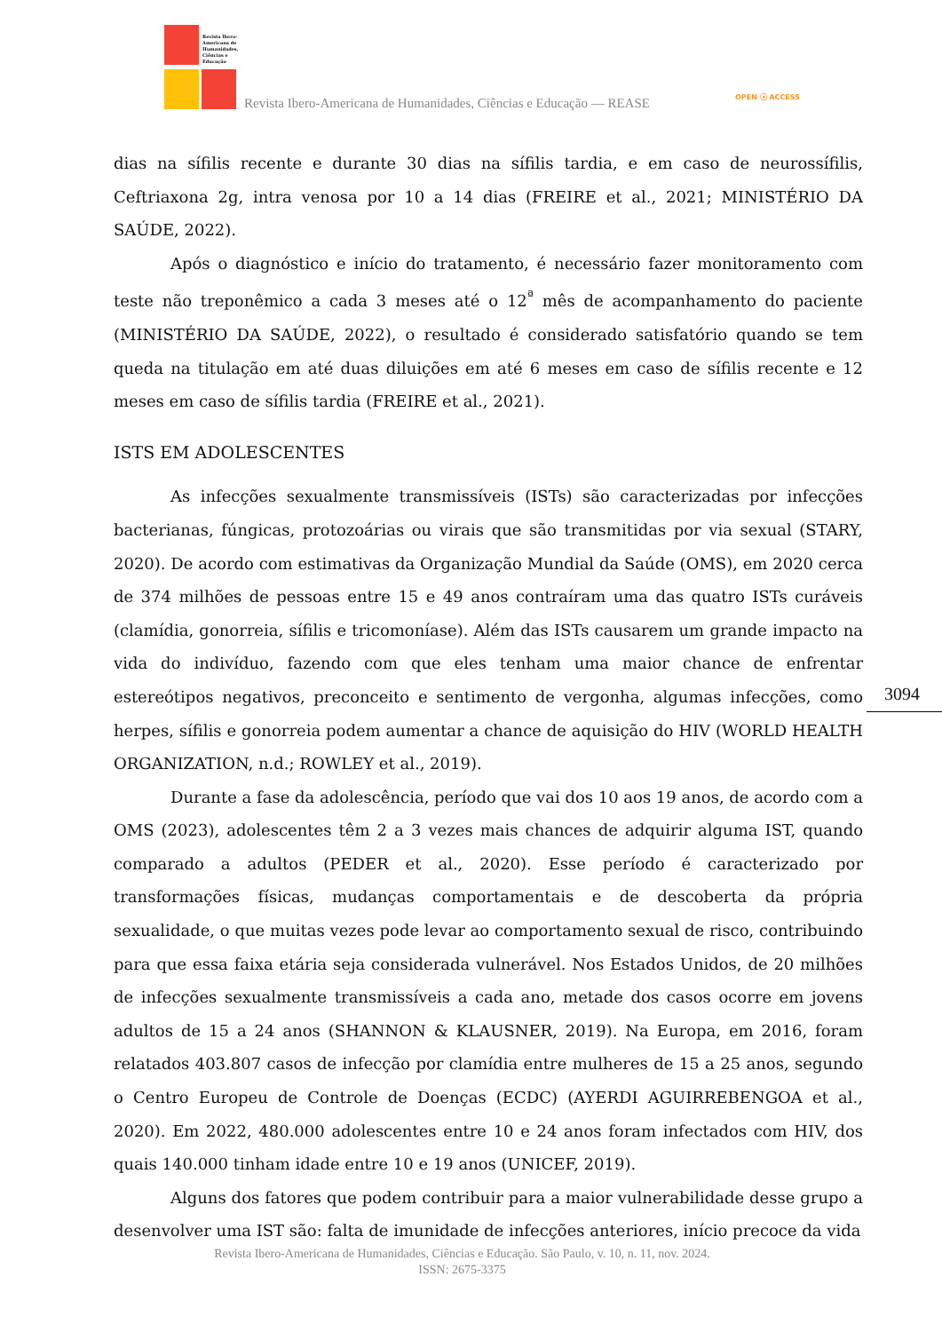Revista Ibero-
Americana de
Humanidades,
Ciências e
Educação
Revista Ibero-Americana de Humanidades, Ciências e Educação — REASE
OPEN ⓐ ACCESS
dias na sífilis recente e durante 30 dias na sífilis tardia, e em caso de neurossífilis, Ceftriaxona 2g, intra venosa por 10 a 14 dias (FREIRE et al., 2021; MINISTÉRIO DA SAÚDE, 2022).
Após o diagnóstico e início do tratamento, é necessário fazer monitoramento com teste não treponêmico a cada 3 meses até o 12<sup>ª</sup> mês de acompanhamento do paciente (MINISTÉRIO DA SAÚDE, 2022), o resultado é considerado satisfatório quando se tem queda na titulação em até duas diluições em até 6 meses em caso de sífilis recente e 12 meses em caso de sífilis tardia (FREIRE et al., 2021).
ISTS EM ADOLESCENTES
As infecções sexualmente transmissíveis (ISTs) são caracterizadas por infecções bacterianas, fúngicas, protozoárias ou virais que são transmitidas por via sexual (STARY, 2020). De acordo com estimativas da Organização Mundial da Saúde (OMS), em 2020 cerca de 374 milhões de pessoas entre 15 e 49 anos contraíram uma das quatro ISTs curáveis (clamídia, gonorreia, sífilis e tricomoníase). Além das ISTs causarem um grande impacto na vida do indivíduo, fazendo com que eles tenham uma maior chance de enfrentar estereótipos negativos, preconceito e sentimento de vergonha, algumas infecções, como herpes, sífilis e gonorreia podem aumentar a chance de aquisição do HIV (WORLD HEALTH ORGANIZATION, n.d.; ROWLEY et al., 2019).
Durante a fase da adolescência, período que vai dos 10 aos 19 anos, de acordo com a OMS (2023), adolescentes têm 2 a 3 vezes mais chances de adquirir alguma IST, quando comparado a adultos (PEDER et al., 2020). Esse período é caracterizado por transformações físicas, mudanças comportamentais e de descoberta da própria sexualidade, o que muitas vezes pode levar ao comportamento sexual de risco, contribuindo para que essa faixa etária seja considerada vulnerável. Nos Estados Unidos, de 20 milhões de infecções sexualmente transmissíveis a cada ano, metade dos casos ocorre em jovens adultos de 15 a 24 anos (SHANNON & KLAUSNER, 2019). Na Europa, em 2016, foram relatados 403.807 casos de infecção por clamídia entre mulheres de 15 a 25 anos, segundo o Centro Europeu de Controle de Doenças (ECDC) (AYERDI AGUIRREBENGOA et al., 2020). Em 2022, 480.000 adolescentes entre 10 e 24 anos foram infectados com HIV, dos quais 140.000 tinham idade entre 10 e 19 anos (UNICEF, 2019).
Alguns dos fatores que podem contribuir para a maior vulnerabilidade desse grupo a desenvolver uma IST são: falta de imunidade de infecções anteriores, início precoce da vida
3094
Revista Ibero-Americana de Humanidades, Ciências e Educação. São Paulo, v. 10, n. 11, nov. 2024.
ISSN: 2675-3375